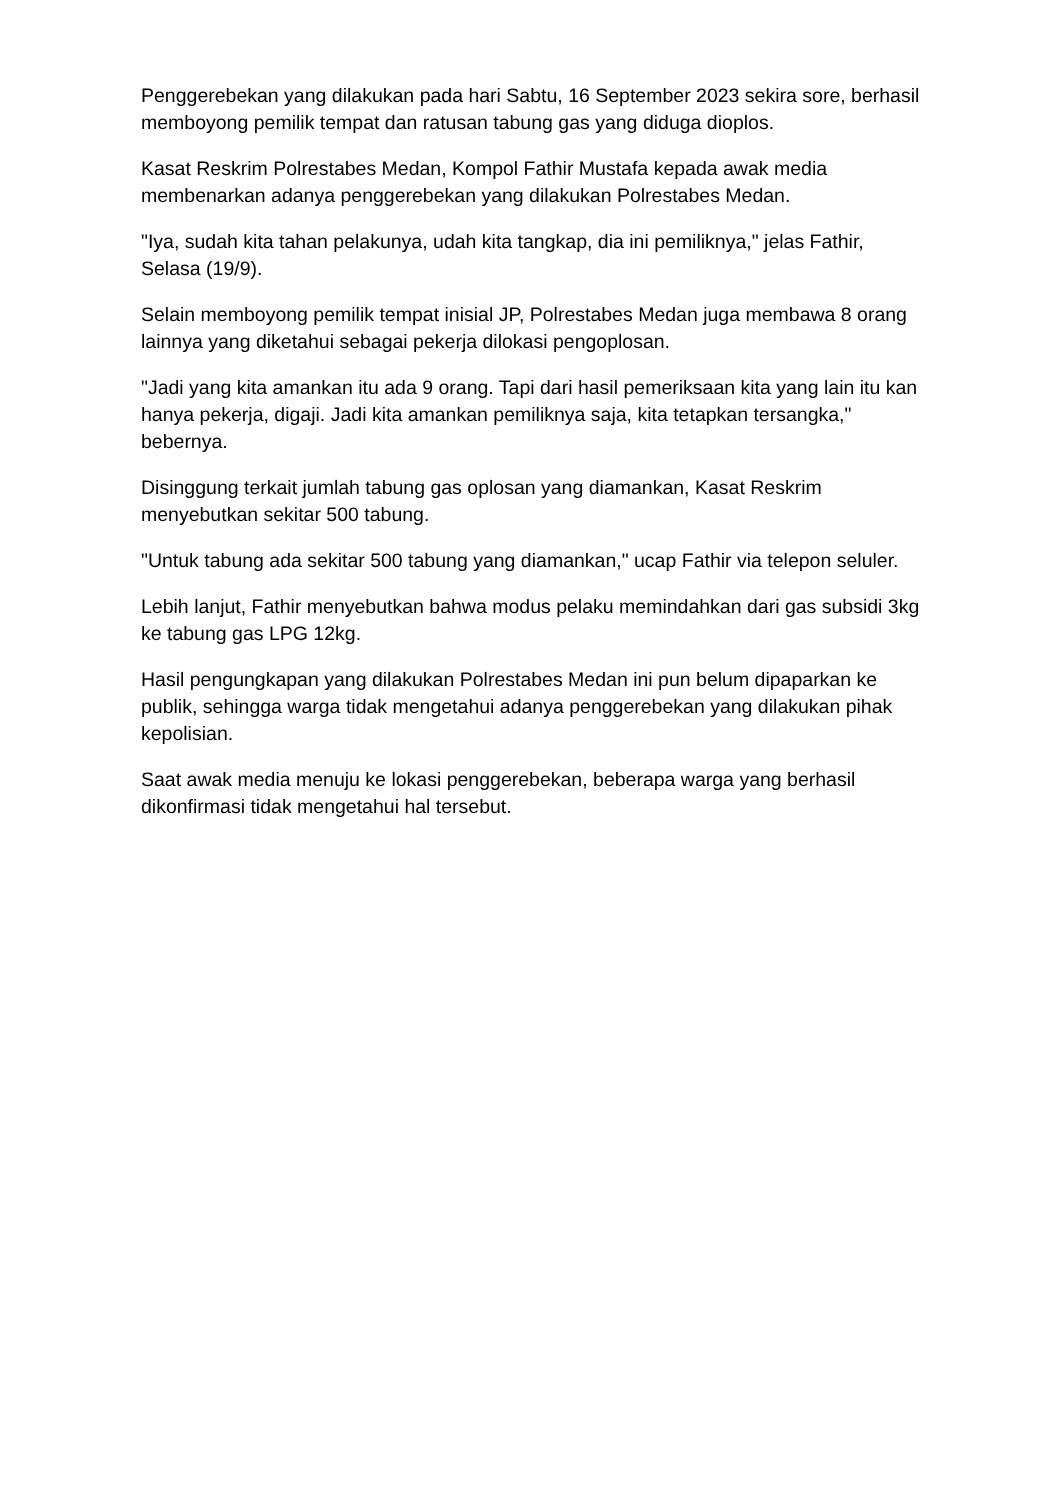Penggerebekan yang dilakukan pada hari Sabtu, 16 September 2023 sekira sore, berhasil memboyong pemilik tempat dan ratusan tabung gas yang diduga dioplos.
Kasat Reskrim Polrestabes Medan, Kompol Fathir Mustafa kepada awak media membenarkan adanya penggerebekan yang dilakukan Polrestabes Medan.
"Iya, sudah kita tahan pelakunya, udah kita tangkap, dia ini pemiliknya," jelas Fathir, Selasa (19/9).
Selain memboyong pemilik tempat inisial JP, Polrestabes Medan juga membawa 8 orang lainnya yang diketahui sebagai pekerja dilokasi pengoplosan.
"Jadi yang kita amankan itu ada 9 orang. Tapi dari hasil pemeriksaan kita yang lain itu kan hanya pekerja, digaji. Jadi kita amankan pemiliknya saja, kita tetapkan tersangka," bebernya.
Disinggung terkait jumlah tabung gas oplosan yang diamankan, Kasat Reskrim menyebutkan sekitar 500 tabung.
"Untuk tabung ada sekitar 500 tabung yang diamankan," ucap Fathir via telepon seluler.
Lebih lanjut, Fathir menyebutkan bahwa modus pelaku memindahkan dari gas subsidi 3kg ke tabung gas LPG 12kg.
Hasil pengungkapan yang dilakukan Polrestabes Medan ini pun belum dipaparkan ke publik, sehingga warga tidak mengetahui adanya penggerebekan yang dilakukan pihak kepolisian.
Saat awak media menuju ke lokasi penggerebekan, beberapa warga yang berhasil dikonfirmasi tidak mengetahui hal tersebut.